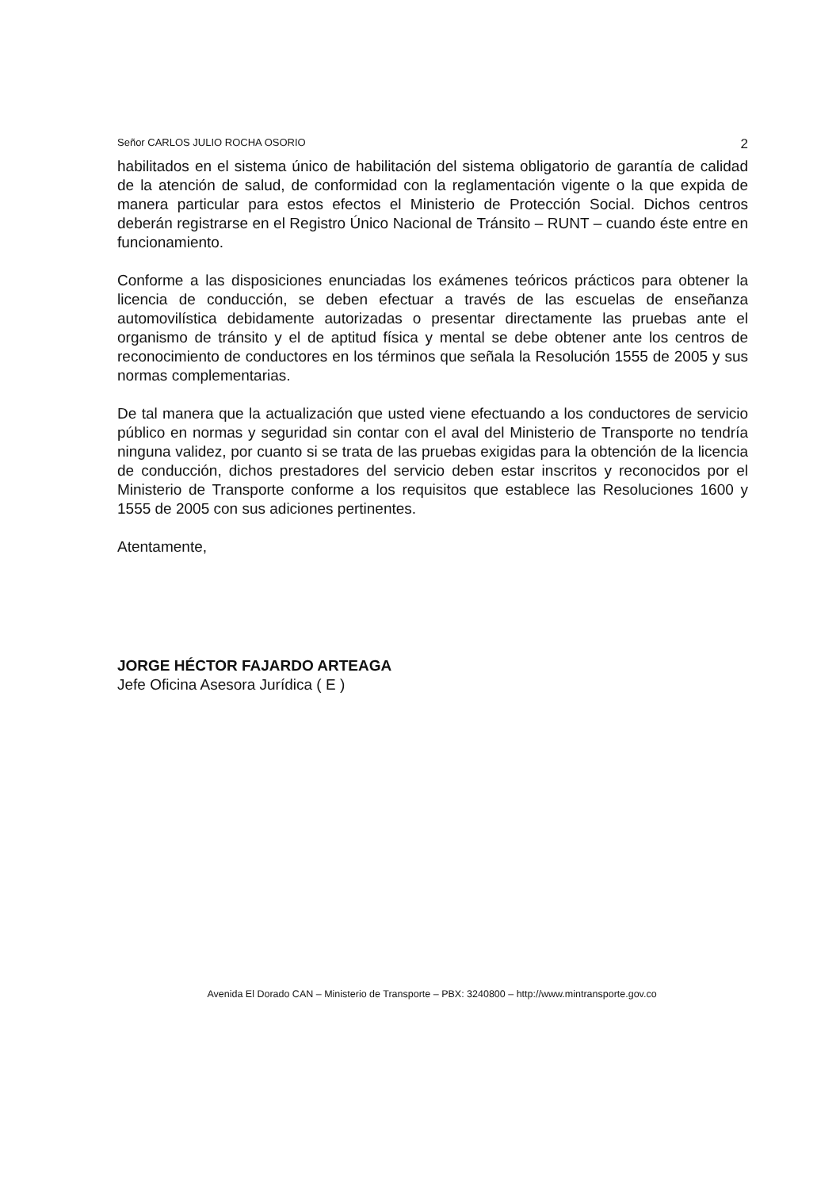Señor CARLOS JULIO ROCHA OSORIO 2
habilitados en el sistema único de habilitación del sistema obligatorio de garantía de calidad de la atención de salud, de conformidad con la reglamentación vigente o la que expida de manera particular para estos efectos el Ministerio de Protección Social. Dichos centros deberán registrarse en el Registro Único Nacional de Tránsito – RUNT – cuando éste entre en funcionamiento.
Conforme a las disposiciones enunciadas los exámenes teóricos prácticos para obtener la licencia de conducción, se deben efectuar a través de las escuelas de enseñanza automovilística debidamente autorizadas o presentar directamente las pruebas ante el organismo de tránsito y el de aptitud física y mental se debe obtener ante los centros de reconocimiento de conductores en los términos que señala la Resolución 1555 de 2005 y sus normas complementarias.
De tal manera que la actualización que usted viene efectuando a los conductores de servicio público en normas y seguridad sin contar con el aval del Ministerio de Transporte no tendría ninguna validez, por cuanto si se trata de las pruebas exigidas para la obtención de la licencia de conducción, dichos prestadores del servicio deben estar inscritos y reconocidos por el Ministerio de Transporte conforme a los requisitos que establece las Resoluciones 1600 y 1555 de 2005 con sus adiciones pertinentes.
Atentamente,
JORGE HÉCTOR FAJARDO ARTEAGA
Jefe Oficina Asesora Jurídica ( E )
Avenida El Dorado CAN – Ministerio de Transporte – PBX: 3240800 – http://www.mintransporte.gov.co